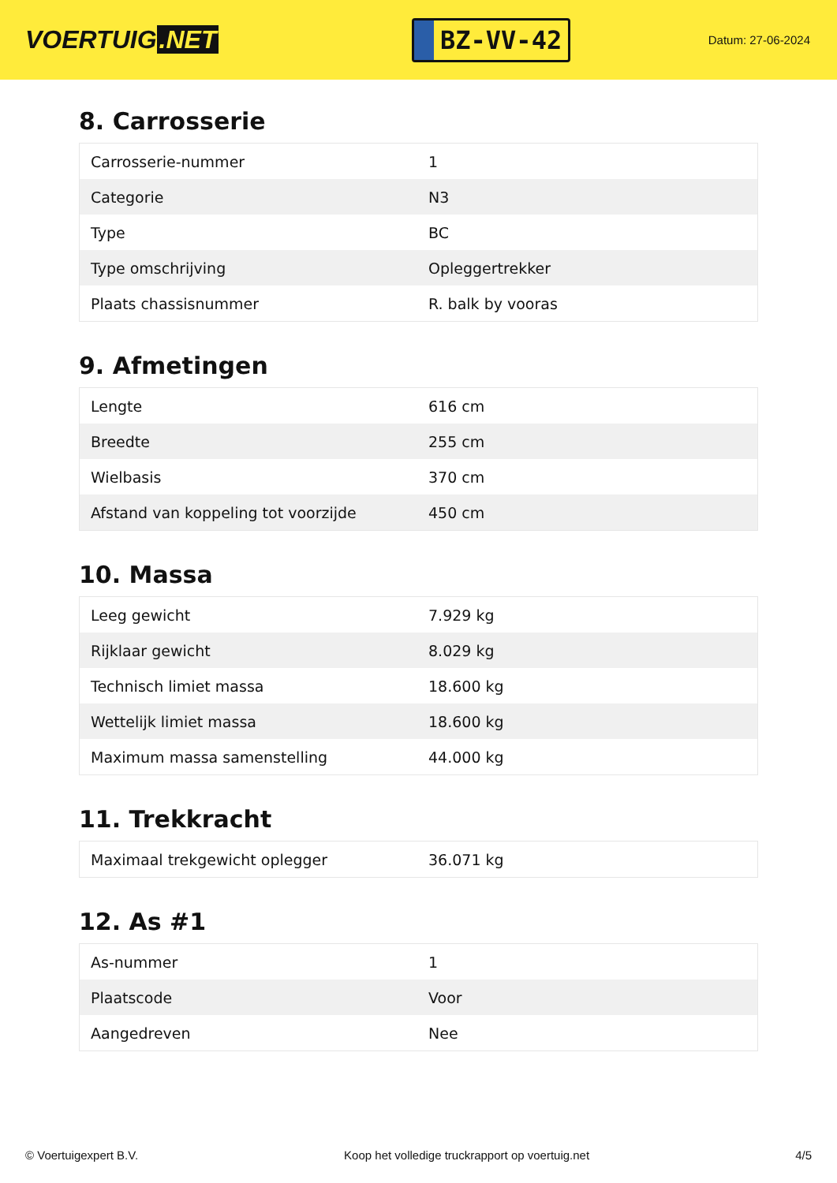VOERTUIG.NET
BZ-VV-42
Datum: 27-06-2024
8. Carrosserie
| Carrosserie-nummer | 1 |
| Categorie | N3 |
| Type | BC |
| Type omschrijving | Opleggertrekker |
| Plaats chassisnummer | R. balk by vooras |
9. Afmetingen
| Lengte | 616 cm |
| Breedte | 255 cm |
| Wielbasis | 370 cm |
| Afstand van koppeling tot voorzijde | 450 cm |
10. Massa
| Leeg gewicht | 7.929 kg |
| Rijklaar gewicht | 8.029 kg |
| Technisch limiet massa | 18.600 kg |
| Wettelijk limiet massa | 18.600 kg |
| Maximum massa samenstelling | 44.000 kg |
11. Trekkracht
| Maximaal trekgewicht oplegger | 36.071 kg |
12. As #1
| As-nummer | 1 |
| Plaatscode | Voor |
| Aangedreven | Nee |
© Voertuigexpert B.V. Koop het volledige truckrapport op voertuig.net 4/5